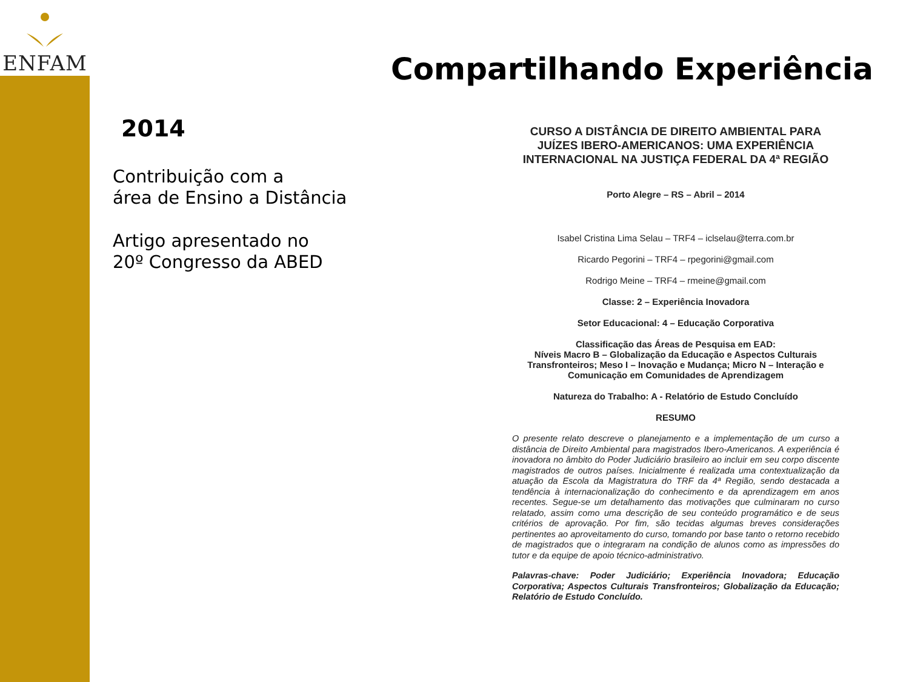ENFAM
Compartilhando Experiência
2014
Contribuição com a
área de Ensino a Distância
Artigo apresentado no
20º Congresso da ABED
CURSO A DISTÂNCIA DE DIREITO AMBIENTAL PARA JUÍZES IBERO-AMERICANOS: UMA EXPERIÊNCIA INTERNACIONAL NA JUSTIÇA FEDERAL DA 4ª REGIÃO
Porto Alegre – RS – Abril – 2014
Isabel Cristina Lima Selau – TRF4 – iclselau@terra.com.br
Ricardo Pegorini – TRF4 – rpegorini@gmail.com
Rodrigo Meine – TRF4 – rmeine@gmail.com
Classe: 2 – Experiência Inovadora
Setor Educacional: 4 – Educação Corporativa
Classificação das Áreas de Pesquisa em EAD:
Níveis Macro B – Globalização da Educação e Aspectos Culturais Transfronteiros; Meso I – Inovação e Mudança; Micro N – Interação e Comunicação em Comunidades de Aprendizagem
Natureza do Trabalho: A - Relatório de Estudo Concluído
RESUMO
O presente relato descreve o planejamento e a implementação de um curso a distância de Direito Ambiental para magistrados Ibero-Americanos. A experiência é inovadora no âmbito do Poder Judiciário brasileiro ao incluir em seu corpo discente magistrados de outros países. Inicialmente é realizada uma contextualização da atuação da Escola da Magistratura do TRF da 4ª Região, sendo destacada a tendência à internacionalização do conhecimento e da aprendizagem em anos recentes. Segue-se um detalhamento das motivações que culminaram no curso relatado, assim como uma descrição de seu conteúdo programático e de seus critérios de aprovação. Por fim, são tecidas algumas breves considerações pertinentes ao aproveitamento do curso, tomando por base tanto o retorno recebido de magistrados que o integraram na condição de alunos como as impressões do tutor e da equipe de apoio técnico-administrativo.
Palavras-chave: Poder Judiciário; Experiência Inovadora; Educação Corporativa; Aspectos Culturais Transfronteiros; Globalização da Educação; Relatório de Estudo Concluído.